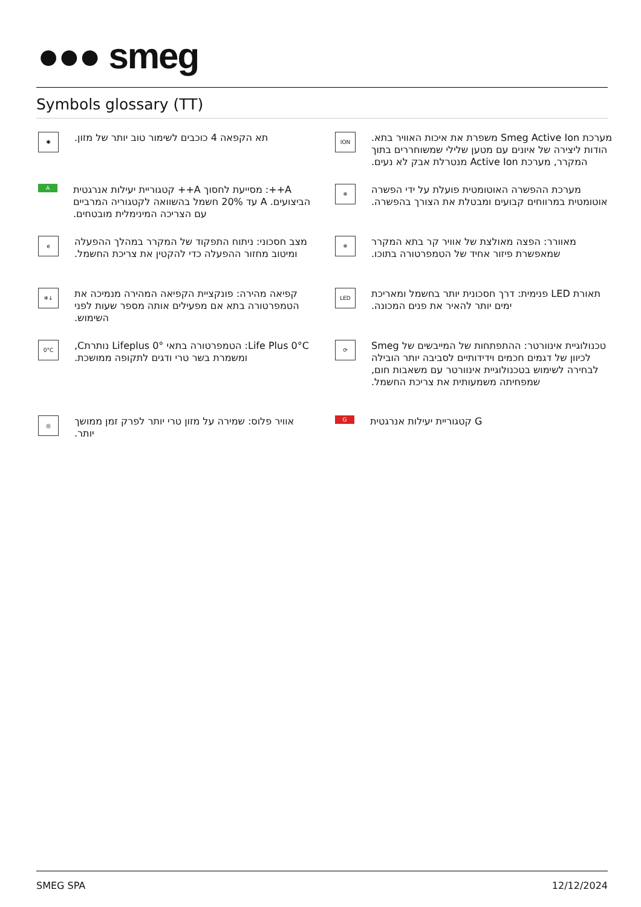●●● smeg
Symbols glossary (TT)
✱
תא הקפאה 4 כוכבים לשימור טוב יותר של מזון.
ION
מערכת Smeg Active Ion משפרת את איכות האוויר בתא. הודות ליצירה של איונים עם מטען שלילי שמשוחררים בתוך המקרר, מערכת Active Ion מנטרלת אבק לא נעים.
A
A++: מסייעת לחסוך A++ קטגוריית יעילות אנרגטית הביצועים. A עד 20% חשמל בהשוואה לקטגוריה המרביים עם הצריכה המינימלית מובטחים.
❄
מערכת ההפשרה האוטומטית פועלת על ידי הפשרה אוטומטית במרווחים קבועים ומבטלת את הצורך בהפשרה.
e
מצב חסכוני: ניתוח התפקוד של המקרר במהלך ההפעלה ומיטוב מחזור ההפעלה כדי להקטין את צריכת החשמל.
❄
מאוורר: הפצה מאולצת של אוויר קר בתא המקרר שמאפשרת פיזור אחיד של הטמפרטורה בתוכו.
❄↓
קפיאה מהירה: פונקציית הקפיאה המהירה מנמיכה את הטמפרטורה בתא אם מפעילים אותה מספר שעות לפני השימוש.
LED
תאורת LED פנימית: דרך חסכונית יותר בחשמל ומאריכת ימים יותר להאיר את פנים המכונה.
0°C
Life Plus 0°C: הטמפרטורה בתאי Lifeplus 0° נותרתC, ומשמרת בשר טרי ודגים לתקופה ממושכת.
⟳
טכנולוגיית אינוורטר: ההתפתחות של המייבשים של Smeg לכיוון של דגמים חכמים וידידותיים לסביבה יותר הובילה לבחירה לשימוש בטכנולוגיית אינוורטר עם משאבות חום, שמפחיתה משמעותית את צריכת החשמל.
◎
אוויר פלוס: שמירה על מזון טרי יותר לפרק זמן ממושך יותר.
G
G קטגוריית יעילות אנרגטית
SMEG SPA 12/12/2024